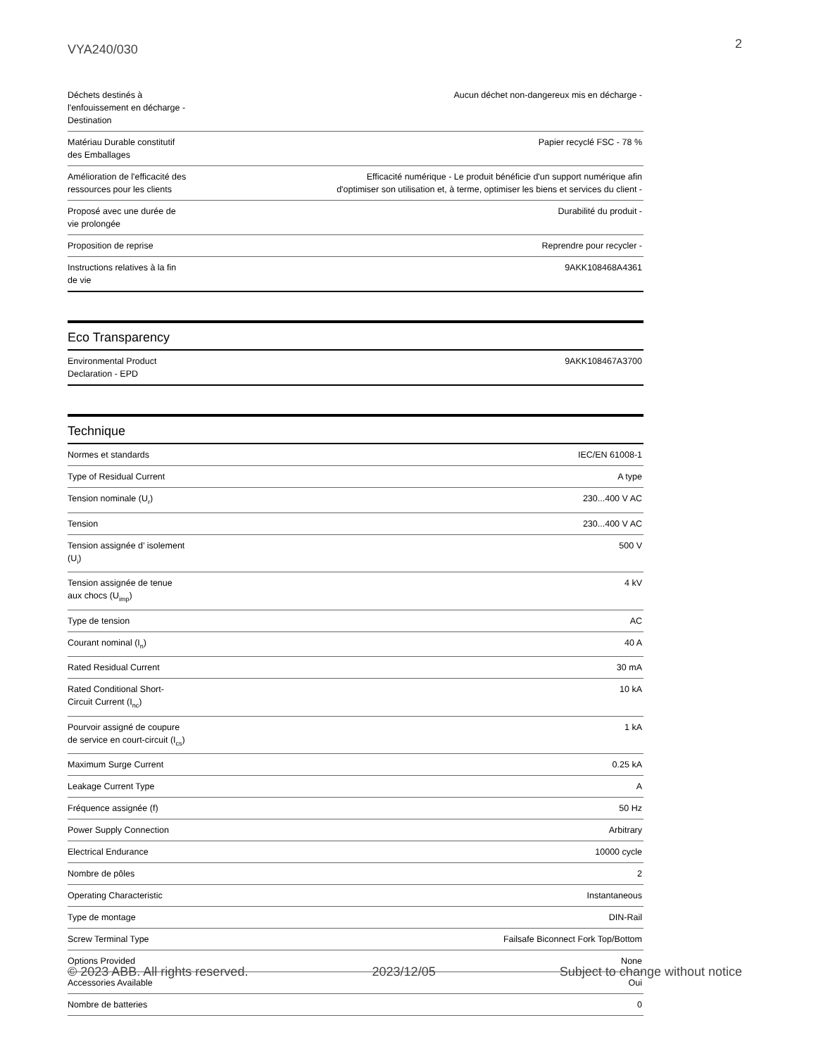VYA240/030 2
| Déchets destinés à l'enfouissement en décharge - Destination | Aucun déchet non-dangereux mis en décharge - |
| Matériau Durable constitutif des Emballages | Papier recyclé FSC - 78 % |
| Amélioration de l'efficacité des ressources pour les clients | Efficacité numérique - Le produit bénéficie d'un support numérique afin d'optimiser son utilisation et, à terme, optimiser les biens et services du client - |
| Proposé avec une durée de vie prolongée | Durabilité du produit - |
| Proposition de reprise | Reprendre pour recycler - |
| Instructions relatives à la fin de vie | 9AKK108468A4361 |
Eco Transparency
| Environmental Product Declaration - EPD | 9AKK108467A3700 |
Technique
| Normes et standards | IEC/EN 61008-1 |
| Type of Residual Current | A type |
| Tension nominale (U<sub>r</sub>) | 230...400 V AC |
| Tension | 230...400 V AC |
| Tension assignée d’ isolement (U<sub>i</sub>) | 500 V |
| Tension assignée de tenue aux chocs (U<sub>imp</sub>) | 4 kV |
| Type de tension | AC |
| Courant nominal (I<sub>n</sub>) | 40 A |
| Rated Residual Current | 30 mA |
| Rated Conditional Short-Circuit Current (I<sub>nc</sub>) | 10 kA |
| Pourvoir assigné de coupure de service en court-circuit (I<sub>cs</sub>) | 1 kA |
| Maximum Surge Current | 0.25 kA |
| Leakage Current Type | A |
| Fréquence assignée (f) | 50 Hz |
| Power Supply Connection | Arbitrary |
| Electrical Endurance | 10000 cycle |
| Nombre de pôles | 2 |
| Operating Characteristic | Instantaneous |
| Type de montage | DIN-Rail |
| Screw Terminal Type | Failsafe Biconnect Fork Top/Bottom |
| Options Provided | None |
| Accessories Available | Oui |
| Nombre de batteries | 0 |
© 2023 ABB. All rights reserved. 2023/12/05 Subject to change without notice